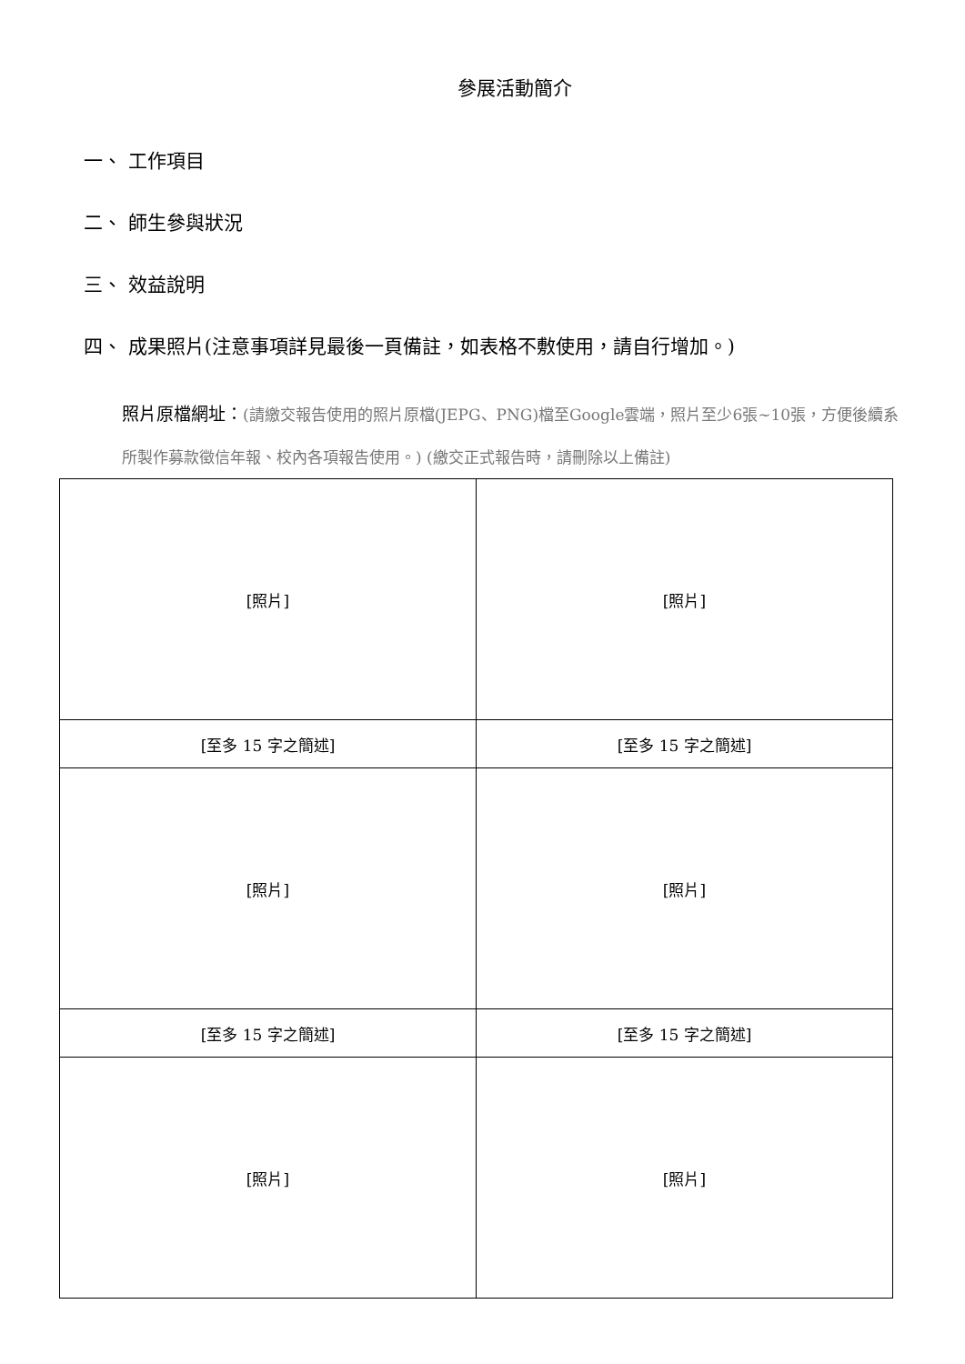參展活動簡介
一、 工作項目
二、 師生參與狀況
三、 效益說明
四、 成果照片(注意事項詳見最後一頁備註，如表格不敷使用，請自行增加。)
照片原檔網址：(請繳交報告使用的照片原檔(JEPG、PNG)檔至Google雲端，照片至少6張~10張，方便後續系所製作募款徵信年報、校內各項報告使用。) (繳交正式報告時，請刪除以上備註)
| [照片] | [照片] |
| [至多 15 字之簡述] | [至多 15 字之簡述] |
| [照片] | [照片] |
| [至多 15 字之簡述] | [至多 15 字之簡述] |
| [照片] | [照片] |